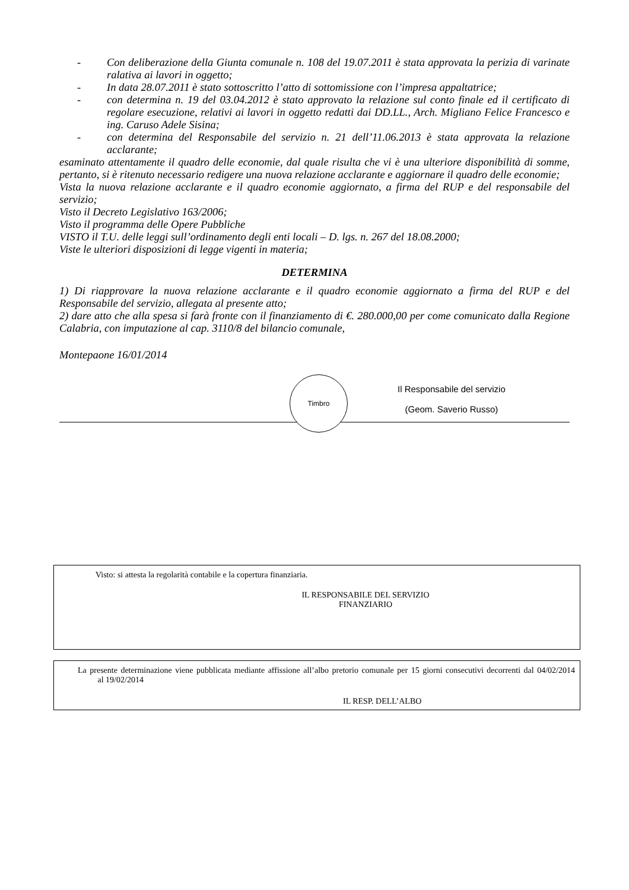- Con deliberazione della Giunta comunale n. 108 del 19.07.2011 è stata approvata la perizia di varinate ralativa ai lavori in oggetto;
- In data 28.07.2011 è stato sottoscritto l’atto di sottomissione con l’impresa appaltatrice;
- con determina n. 19 del 03.04.2012 è stato approvato la relazione sul conto finale ed il certificato di regolare esecuzione, relativi ai lavori in oggetto redatti dai DD.LL., Arch. Migliano Felice Francesco e ing. Caruso Adele Sisina;
- con determina del Responsabile del servizio n. 21 dell’11.06.2013 è stata approvata la relazione acclarante;
esaminato attentamente il quadro delle economie, dal quale risulta che vi è una ulteriore disponibilità di somme, pertanto, si è ritenuto necessario redigere una nuova relazione acclarante e aggiornare il quadro delle economie;
Vista la nuova relazione acclarante e il quadro economie aggiornato, a firma del RUP e del responsabile del servizio;
Visto il Decreto Legislativo 163/2006;
Visto il programma delle Opere Pubbliche
VISTO il T.U. delle leggi sull’ordinamento degli enti locali – D. lgs. n. 267 del 18.08.2000;
Viste le ulteriori disposizioni di legge vigenti in materia;
DETERMINA
1) Di riapprovare la nuova relazione acclarante e il quadro economie aggiornato a firma del RUP e del Responsabile del servizio, allegata al presente atto;
2) dare atto che alla spesa si farà fronte con il finanziamento di €. 280.000,00 per come comunicato dalla Regione Calabria, con imputazione al cap. 3110/8 del bilancio comunale,
Montepaone 16/01/2014
Timbro
Il Responsabile del servizio
(Geom. Saverio Russo)
Visto: si attesta la regolarità contabile e la copertura finanziaria.
IL RESPONSABILE DEL SERVIZIO
FINANZIARIO
La presente determinazione viene pubblicata mediante affissione all’albo pretorio comunale per 15 giorni consecutivi decorrenti dal 04/02/2014 al 19/02/2014
IL RESP. DELL’ALBO